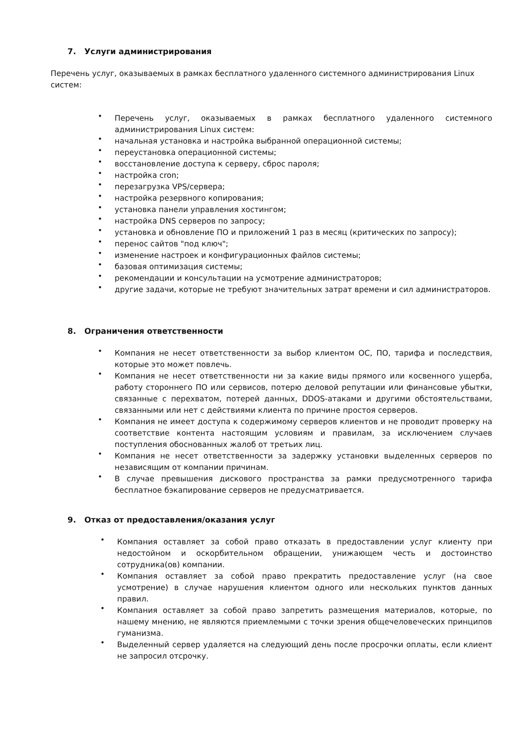7. Услуги администрирования
Перечень услуг, оказываемых в рамках бесплатного удаленного системного администрирования Linux систем:
• Перечень услуг, оказываемых в рамках бесплатного удаленного системного администрирования Linux систем:
• начальная установка и настройка выбранной операционной системы;
• переустановка операционной системы;
• восстановление доступа к серверу, сброс пароля;
• настройка cron;
• перезагрузка VPS/сервера;
• настройка резервного копирования;
• установка панели управления хостингом;
• настройка DNS серверов по запросу;
• установка и обновление ПО и приложений 1 раз в месяц (критических по запросу);
• перенос сайтов "под ключ";
• изменение настроек и конфигурационных файлов системы;
• базовая оптимизация системы;
• рекомендации и консультации на усмотрение администраторов;
• другие задачи, которые не требуют значительных затрат времени и сил администраторов.
8. Ограничения ответственности
• Компания не несет ответственности за выбор клиентом ОС, ПО, тарифа и последствия, которые это может повлечь.
• Компания не несет ответственности ни за какие виды прямого или косвенного ущерба, работу стороннего ПО или сервисов, потерю деловой репутации или финансовые убытки, связанные с перехватом, потерей данных, DDOS-атаками и другими обстоятельствами, связанными или нет с действиями клиента по причине простоя серверов.
• Компания не имеет доступа к содержимому серверов клиентов и не проводит проверку на соответствие контента настоящим условиям и правилам, за исключением случаев поступления обоснованных жалоб от третьих лиц.
• Компания не несет ответственности за задержку установки выделенных серверов по независящим от компании причинам.
• В случае превышения дискового пространства за рамки предусмотренного тарифа бесплатное бэкапирование серверов не предусматривается.
9. Отказ от предоставления/оказания услуг
• Компания оставляет за собой право отказать в предоставлении услуг клиенту при недостойном и оскорбительном обращении, унижающем честь и достоинство сотрудника(ов) компании.
• Компания оставляет за собой право прекратить предоставление услуг (на свое усмотрение) в случае нарушения клиентом одного или нескольких пунктов данных правил.
• Компания оставляет за собой право запретить размещения материалов, которые, по нашему мнению, не являются приемлемыми с точки зрения общечеловеческих принципов гуманизма.
• Выделенный сервер удаляется на следующий день после просрочки оплаты, если клиент не запросил отсрочку.